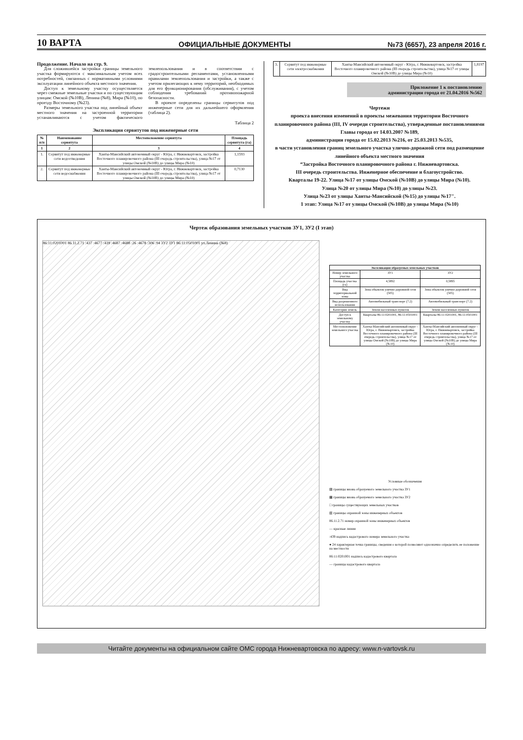10 ВАРТА ОФИЦИАЛЬНЫЕ ДОКУМЕНТЫ №73 (6657), 23 апреля 2016 г.
Продолжение. Начало на стр. 9.
Для сложившейся застройки границы земельного участка формируются с максимальным учетом всех потребностей, связанных с нормативными условиями эксплуатации линейного объекта местного значения.
Доступ к земельному участку осуществляется через смежные земельные участки и по существующим улицам: Омской (№10В), Ленина (№8), Мира (№10), по проезду Восточному (№23).
Размеры земельного участка под линейный объект местного значения на застроенной территории устанавливаются с учетом фактического землепользования и в соответствии с градостроительными регламентами, установленными правилами землепользования и застройки, а также с учетом прилегающих к нему территорий, необходимых для его функционирования (обслуживания), с учетом соблюдения требований противопожарной безопасности.
В проекте определены границы сервитутов под инженерные сети для их дальнейшего оформления (таблица 2).
Таблица 2
Экспликация сервитутов под инженерные сети
| № п/п | Наименование сервитута | Местоположение сервитута | Площадь сервитута (га) |
| --- | --- | --- | --- |
| 1 | 2 | 3 | 4 |
| 1. | Сервитут под инженерные сети водоотведения | Ханты-Мансийский автономный округ - Югра, г. Нижневартовск, застройка Восточного планировочного района (III очередь строительства), улица №17 от улицы Омской (№10В) до улицы Мира (№10) | 1,1593 |
| 2. | Сервитут под инженерные сети водоснабжения | Ханты-Мансийский автономный округ - Югра, г. Нижневартовск, застройка Восточного планировочного района (III очередь строительства), улица №17 от улицы Омской (№10В) до улицы Мира (№10) | 0,7130 |
| 3. | Сервитут под инженерные сети электроснабжения | Ханты-Мансийский автономный округ - Югра, г. Нижневартовск, застройка Восточного планировочного района (III очередь строительства), улица №17 от улицы Омской (№10В) до улицы Мира (№10) | 1,8197 |
Приложение 1 к постановлению
администрации города от 21.04.2016 №562
Чертежи
проекта внесения изменений в проекты межевания территории Восточного планировочного района (III, IV очереди строительства), утвержденные постановлениями Главы города от 14.03.2007 №189,
администрации города от 15.02.2013 №216, от 25.03.2013 №535,
в части установления границ земельного участка улично-дорожной сети под размещение линейного объекта местного значения
“Застройка Восточного планировочного района г. Нижневартовска.
III очередь строительства. Инженерное обеспечение и благоустройство.
Кварталы 19-22. Улица №17 от улицы Омской (№10В) до улицы Мира (№10).
Улица №20 от улицы Мира (№10) до улицы №23.
Улица №23 от улицы Ханты-Мансийской (№15) до улицы №17".
1 этап: Улица №17 от улицы Омской (№10В) до улицы Мира (№10)
Чертеж образования земельных участков ЗУ1, ЗУ2 (I этап)
86:11:0201001 86.11.2.71 :437 :4677 :439 :4687 :4688 :26 :4678 :306 :94 ЗУ2 ЗУ1 86:11:0501001 ул.Ленина (№8)
| Экспликация образуемых земельных участков | | |
| --- | --- | --- |
| Номер земельного участка | ЗУ1 | ЗУ2 |
| Площадь участка (га) | 4,5892 | 0,5895 |
| Вид территориальной зоны | Зона объектов улично-дорожной сети (505) | Зона объектов улично-дорожной сети (505) |
| Вид разрешенного использования | Автомобильный транспорт (7.2) | Автомобильный транспорт (7.2) |
| Категория земель | Земли населенных пунктов | Земли населенных пунктов |
| Доступ к земельному участку | Кварталы 86:11:0201001, 86:11:0501001 | Кварталы 86:11:0201001, 86:11:0501001 |
| Местоположение земельного участка | Ханты-Мансийский автономный округ - Югра, г. Нижневартовск, застройка Восточного планировочного района (III очередь строительства), улица №17 от улицы Омской (№10В) до улицы Мира (№10) | Ханты-Мансийский автономный округ - Югра, г. Нижневартовск, застройка Восточного планировочного района (III очередь строительства), улица №17 от улицы Омской (№10В) до улицы Мира (№10) |
Условные обозначения
▨ границы вновь образуемого земельного участка ЗУ1
▩ границы вновь образуемого земельного участка ЗУ2
□ границы существующих земельных участков
▥ границы охранной зоны инженерных объектов
86.11.2.71 номер охранной зоны инженерных объектов
— красные линии
:439 надпись кадастрового номера земельного участка
● 24 характерная точка границы, сведения о которой позволяют однозначно определить ее положение на местности
86:11:0201001 надпись кадастрового квартала
— границы кадастрового квартала
Читайте документы на официальном сайте ОМС города Нижневартовска по адресу: www.n-vartovsk.ru